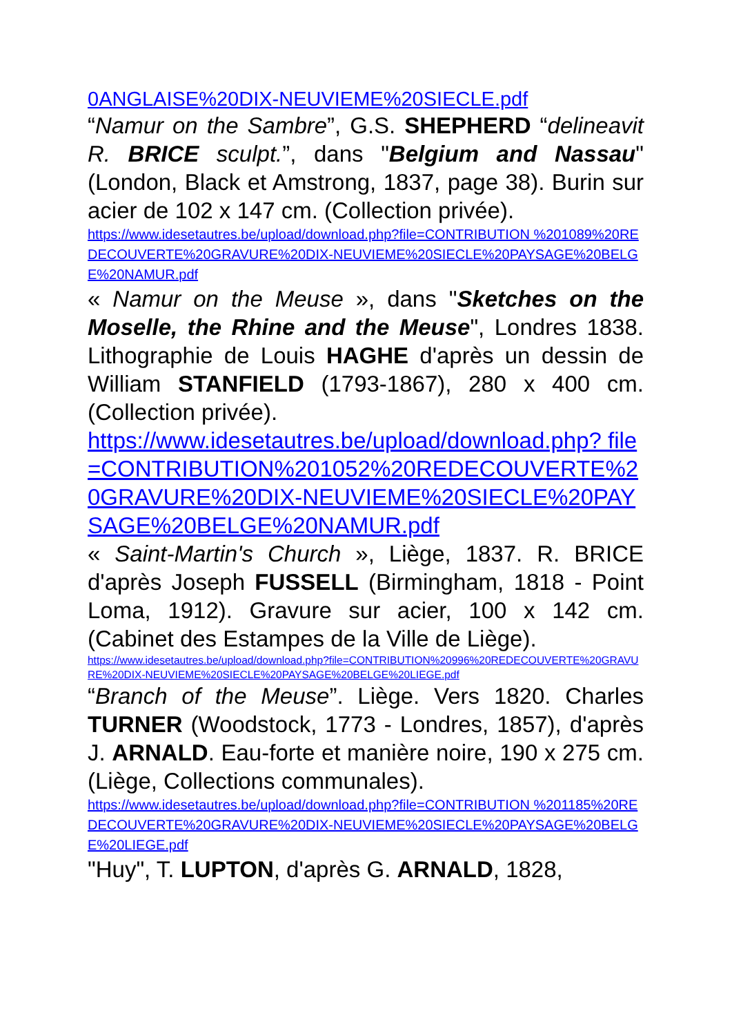0ANGLAISE%20DIX-NEUVIEME%20SIECLE.pdf
“Namur on the Sambre”, G.S. SHEPHERD “delineavit R. BRICE sculpt.”, dans "Belgium and Nassau" (London, Black et Amstrong, 1837, page 38). Burin sur acier de 102 x 147 cm. (Collection privée).
https://www.idesetautres.be/upload/download.php?file=CONTRIBUTION %201089%20REDECOUVERTE%20GRAVURE%20DIX-NEUVIEME%20SIECLE%20PAYSAGE%20BELGE%20NAMUR.pdf
« Namur on the Meuse », dans "Sketches on the Moselle, the Rhine and the Meuse", Londres 1838. Lithographie de Louis HAGHE d'après un dessin de William STANFIELD (1793-1867), 280 x 400 cm. (Collection privée).
https://www.idesetautres.be/upload/download.php? file=CONTRIBUTION%201052%20REDECOUVERTE%20GRAVURE%20DIX-NEUVIEME%20SIECLE%20PAYSAGE%20BELGE%20NAMUR.pdf
« Saint-Martin's Church », Liège, 1837. R. BRICE d'après Joseph FUSSELL (Birmingham, 1818 - Point Loma, 1912). Gravure sur acier, 100 x 142 cm. (Cabinet des Estampes de la Ville de Liège).
https://www.idesetautres.be/upload/download.php?file=CONTRIBUTION%20996%20REDECOUVERTE%20GRAVURE%20DIX-NEUVIEME%20SIECLE%20PAYSAGE%20BELGE%20LIEGE.pdf
“Branch of the Meuse”. Liège. Vers 1820. Charles TURNER (Woodstock, 1773 - Londres, 1857), d'après J. ARNALD. Eau-forte et manière noire, 190 x 275 cm. (Liège, Collections communales).
https://www.idesetautres.be/upload/download.php?file=CONTRIBUTION %201185%20REDECOUVERTE%20GRAVURE%20DIX-NEUVIEME%20SIECLE%20PAYSAGE%20BELGE%20LIEGE.pdf
"Huy", T. LUPTON, d'après G. ARNALD, 1828,